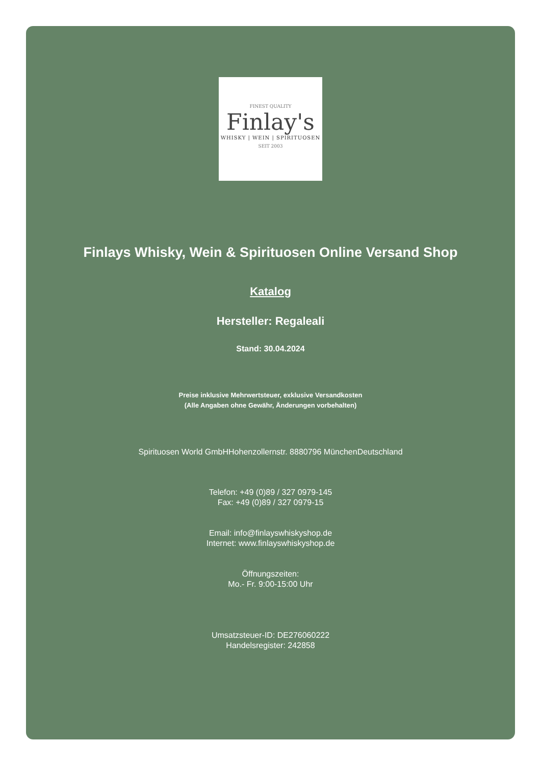FINEST QUALITY
Finlay's
WHISKY | WEIN | SPIRITUOSEN
SEIT 2003
Finlays Whisky, Wein & Spirituosen Online Versand Shop
Katalog
Hersteller: Regaleali
Stand: 30.04.2024
Preise inklusive Mehrwertsteuer, exklusive Versandkosten
(Alle Angaben ohne Gewähr, Änderungen vorbehalten)
Spirituosen World GmbHHohenzollernstr. 8880796 MünchenDeutschland
Telefon: +49 (0)89 / 327 0979-145
Fax: +49 (0)89 / 327 0979-15
Email: info@finlayswhiskyshop.de
Internet: www.finlayswhiskyshop.de
Öffnungszeiten:
Mo.- Fr. 9:00-15:00 Uhr
Umsatzsteuer-ID: DE276060222
Handelsregister: 242858